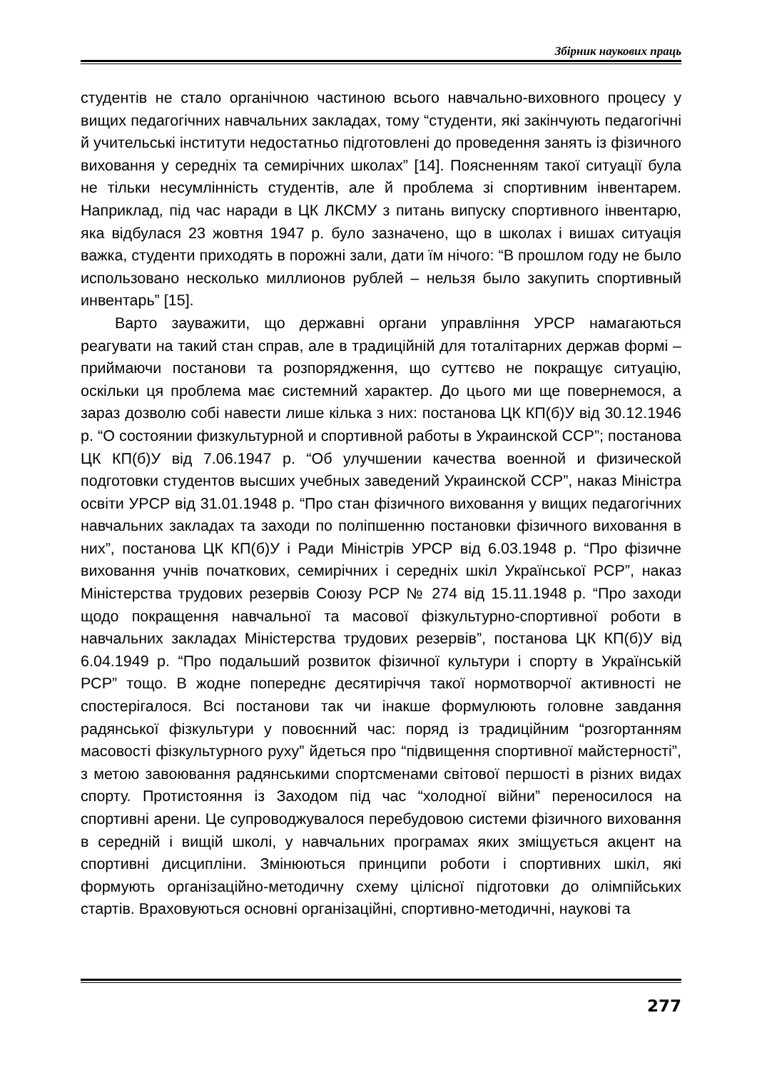Збірник наукових праць
студентів не стало органічною частиною всього навчально-виховного процесу у вищих педагогічних навчальних закладах, тому “студенти, які закінчують педагогічні й учительські інститути недостатньо підготовлені до проведення занять із фізичного виховання у середніх та семирічних школах” [14]. Поясненням такої ситуації була не тільки несумлінність студентів, але й проблема зі спортивним інвентарем. Наприклад, під час наради в ЦК ЛКСМУ з питань випуску спортивного інвентарю, яка відбулася 23 жовтня 1947 р. було зазначено, що в школах і вишах ситуація важка, студенти приходять в порожні зали, дати їм нічого: “В прошлом году не было использовано несколько миллионов рублей – нельзя было закупить спортивный инвентарь” [15].
Варто зауважити, що державні органи управління УРСР намагаються реагувати на такий стан справ, але в традиційній для тоталітарних держав формі – приймаючи постанови та розпорядження, що суттєво не покращує ситуацію, оскільки ця проблема має системний характер. До цього ми ще повернемося, а зараз дозволю собі навести лише кілька з них: постанова ЦК КП(б)У від 30.12.1946 р. “О состоянии физкультурной и спортивной работы в Украинской ССР”; постанова ЦК КП(б)У від 7.06.1947 р. “Об улучшении качества военной и физической подготовки студентов высших учебных заведений Украинской ССР”, наказ Міністра освіти УРСР від 31.01.1948 р. “Про стан фізичного виховання у вищих педагогічних навчальних закладах та заходи по поліпшенню постановки фізичного виховання в них”, постанова ЦК КП(б)У і Ради Міністрів УРСР від 6.03.1948 р. “Про фізичне виховання учнів початкових, семирічних і середніх шкіл Української РСР”, наказ Міністерства трудових резервів Союзу РСР № 274 від 15.11.1948 р. “Про заходи щодо покращення навчальної та масової фізкультурно-спортивної роботи в навчальних закладах Міністерства трудових резервів”, постанова ЦК КП(б)У від 6.04.1949 р. “Про подальший розвиток фізичної культури і спорту в Українській РСР” тощо. В жодне попереднє десятиріччя такої нормотворчої активності не спостерігалося. Всі постанови так чи інакше формулюють головне завдання радянської фізкультури у повоєнний час: поряд із традиційним “розгортанням масовості фізкультурного руху” йдеться про “підвищення спортивної майстерності”, з метою завоювання радянськими спортсменами світової першості в різних видах спорту. Протистояння із Заходом під час “холодної війни” переносилося на спортивні арени. Це супроводжувалося перебудовою системи фізичного виховання в середній і вищій школі, у навчальних програмах яких зміщується акцент на спортивні дисципліни. Змінюються принципи роботи і спортивних шкіл, які формують організаційно-методичну схему цілісної підготовки до олімпійських стартів. Враховуються основні організаційні, спортивно-методичні, наукові та
277